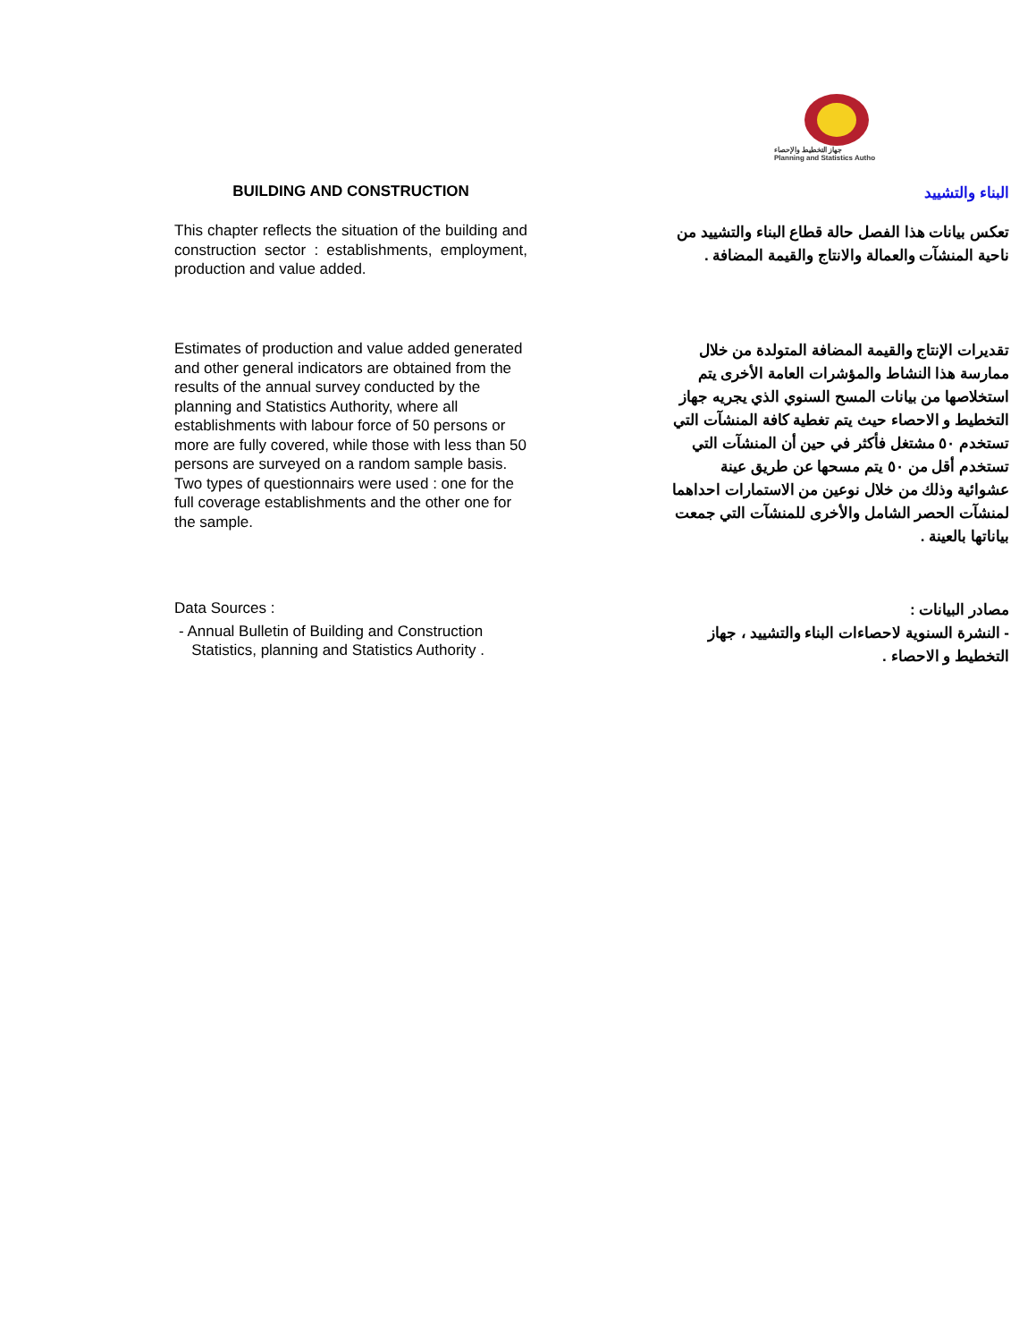جهاز التخطيط والإحصاء
Planning and Statistics Autho
BUILDING AND CONSTRUCTION
البناء والتشييد
This chapter reflects the situation of the building and construction sector : establishments, employment, production and value added.
تعكس بيانات هذا الفصل حالة قطاع البناء والتشييد من ناحية المنشآت والعمالة والانتاج والقيمة المضافة .
Estimates of production and value added generated and other general indicators are obtained from the results of the annual survey conducted by the planning and Statistics Authority, where all establishments with labour force of 50 persons or more are fully covered, while those with less than 50 persons are surveyed on a random sample basis. Two types of questionnairs were used : one for the full coverage establishments and the other one for the sample.
تقديرات الإنتاج والقيمة المضافة المتولدة من خلال ممارسة هذا النشاط والمؤشرات العامة الأخرى يتم استخلاصها من بيانات المسح السنوي الذي يجريه جهاز التخطيط و الاحصاء حيث يتم تغطية كافة المنشآت التي تستخدم ٥٠ مشتغل فأكثر في حين أن المنشآت التي تستخدم أقل من ٥٠ يتم مسحها عن طريق عينة عشوائية وذلك من خلال نوعين من الاستمارات احداهما لمنشآت الحصر الشامل والأخرى للمنشآت التي جمعت بياناتها بالعينة .
Data Sources :
- Annual Bulletin of Building and Construction
Statistics, planning and Statistics Authority .
مصادر البيانات :
- النشرة السنوية لاحصاءات البناء والتشييد ، جهاز التخطيط و الاحصاء .